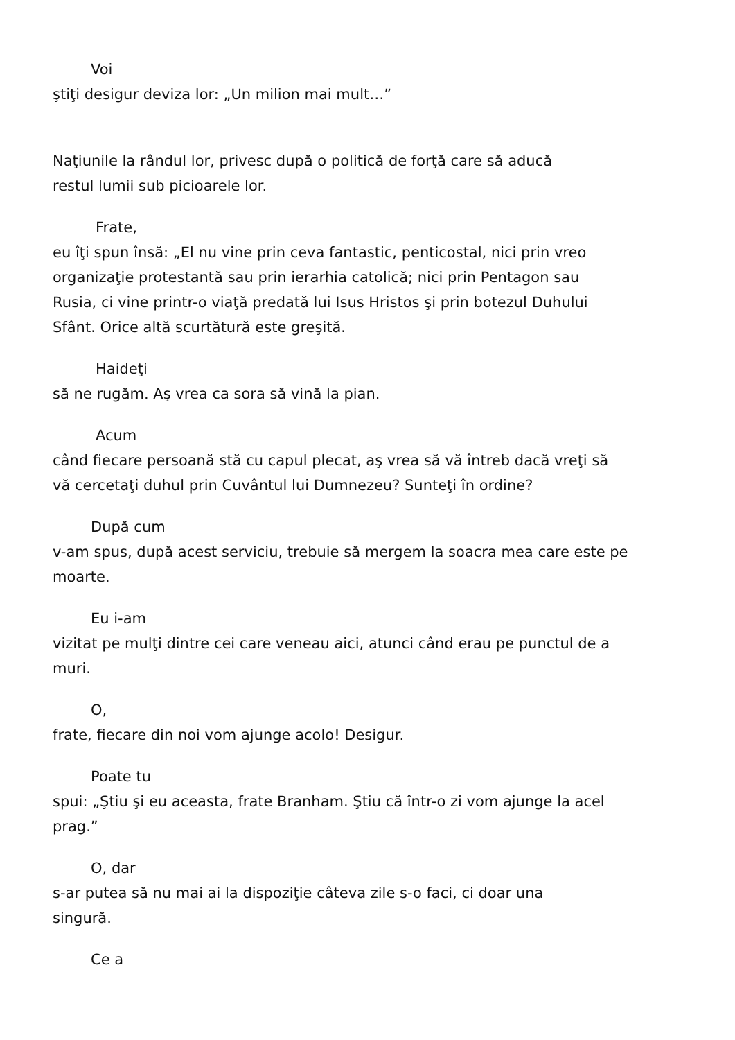Voi
ştiţi desigur deviza lor: „Un milion mai mult…”
Naţiunile la rândul lor, privesc după o politică de forţă care să aducă
restul lumii sub picioarele lor.
Frate,
eu îţi spun însă: „El nu vine prin ceva fantastic, penticostal, nici prin vreo
organizaţie protestantă sau prin ierarhia catolică; nici prin Pentagon sau
Rusia, ci vine printr-o viaţă predată lui Isus Hristos şi prin botezul Duhului
Sfânt. Orice altă scurtătură este greşită.
Haideţi
să ne rugăm. Aş vrea ca sora să vină la pian.
Acum
când fiecare persoană stă cu capul plecat, aş vrea să vă întreb dacă vreţi să
vă cercetaţi duhul prin Cuvântul lui Dumnezeu? Sunteţi în ordine?
După cum
v-am spus, după acest serviciu, trebuie să mergem la soacra mea care este pe
moarte.
Eu i-am
vizitat pe mulţi dintre cei care veneau aici, atunci când erau pe punctul de a
muri.
O,
frate, fiecare din noi vom ajunge acolo! Desigur.
Poate tu
spui: „Ştiu şi eu aceasta, frate Branham. Ştiu că într-o zi vom ajunge la acel
prag.”
O, dar
s-ar putea să nu mai ai la dispoziţie câteva zile s-o faci, ci doar una
singură.
Ce a